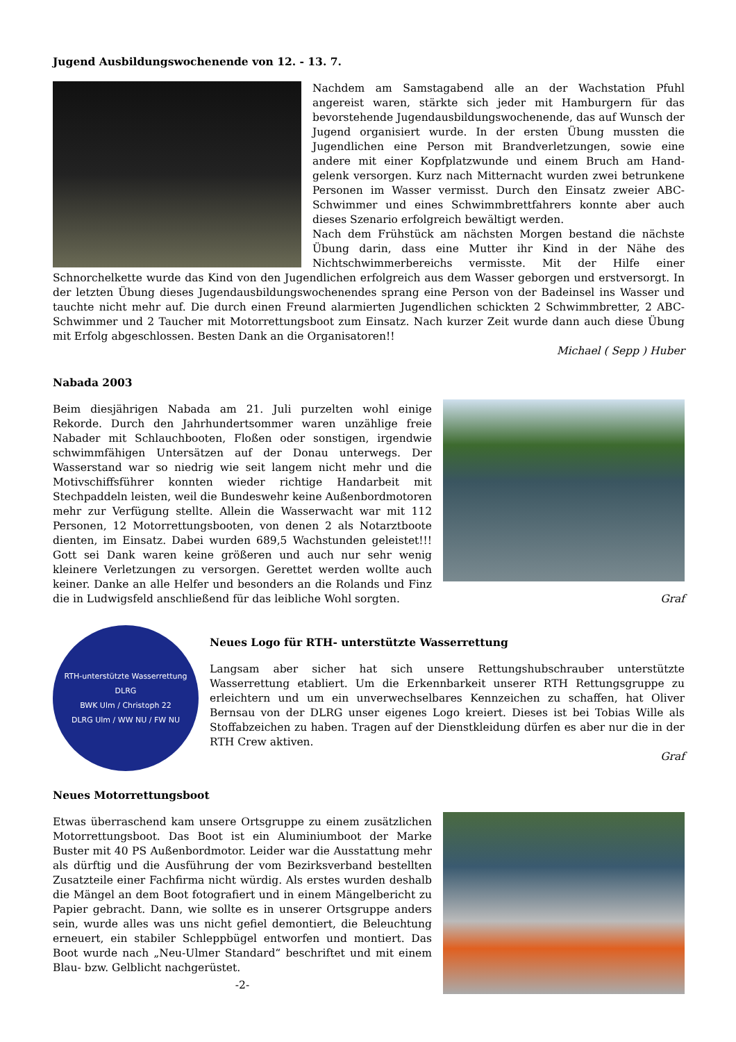Jugend Ausbildungswochenende von 12. - 13. 7.
Nachdem am Samstagabend alle an der Wachstation Pfuhl angereist waren, stärkte sich jeder mit Hamburgern für das bevorstehende Jugendausbildungswochenende, das auf Wunsch der Jugend organisiert wurde. In der ersten Übung mussten die Jugendlichen eine Person mit Brandverletzungen, sowie eine andere mit einer Kopfplatzwunde und einem Bruch am Hand-gelenk versorgen. Kurz nach Mitternacht wurden zwei betrunkene Personen im Wasser vermisst. Durch den Einsatz zweier ABC-Schwimmer und eines Schwimmbrettfahrers konnte aber auch dieses Szenario erfolgreich bewältigt werden.
Nach dem Frühstück am nächsten Morgen bestand die nächste Übung darin, dass eine Mutter ihr Kind in der Nähe des Nichtschwimmerbereichs vermisste. Mit der Hilfe einer Schnorchelkette wurde das Kind von den Jugendlichen erfolgreich aus dem Wasser geborgen und erstversorgt. In der letzten Übung dieses Jugendausbildungswochenendes sprang eine Person von der Badeinsel ins Wasser und tauchte nicht mehr auf. Die durch einen Freund alarmierten Jugendlichen schickten 2 Schwimmbretter, 2 ABC-Schwimmer und 2 Taucher mit Motorrettungsboot zum Einsatz. Nach kurzer Zeit wurde dann auch diese Übung mit Erfolg abgeschlossen. Besten Dank an die Organisatoren!!
Michael ( Sepp ) Huber
Nabada 2003
Beim diesjährigen Nabada am 21. Juli purzelten wohl einige Rekorde. Durch den Jahrhundertsommer waren unzählige freie Nabader mit Schlauchbooten, Floßen oder sonstigen, irgendwie schwimmfähigen Untersätzen auf der Donau unterwegs. Der Wasserstand war so niedrig wie seit langem nicht mehr und die Motivschiffsführer konnten wieder richtige Handarbeit mit Stechpaddeln leisten, weil die Bundeswehr keine Außenbordmotoren mehr zur Verfügung stellte. Allein die Wasserwacht war mit 112 Personen, 12 Motorrettungsbooten, von denen 2 als Notarztboote dienten, im Einsatz. Dabei wurden 689,5 Wachstunden geleistet!!! Gott sei Dank waren keine größeren und auch nur sehr wenig kleinere Verletzungen zu versorgen. Gerettet werden wollte auch keiner. Danke an alle Helfer und besonders an die Rolands und Finz die in Ludwigsfeld anschließend für das leibliche Wohl sorgten. Graf
RTH-unterstützte Wasserrettung
DLRG
BWK Ulm / Christoph 22
DLRG Ulm / WW NU / FW NU
Neues Logo für RTH- unterstützte Wasserrettung
Langsam aber sicher hat sich unsere Rettungshubschrauber unterstützte Wasserrettung etabliert. Um die Erkennbarkeit unserer RTH Rettungsgruppe zu erleichtern und um ein unverwechselbares Kennzeichen zu schaffen, hat Oliver Bernsau von der DLRG unser eigenes Logo kreiert. Dieses ist bei Tobias Wille als Stoffabzeichen zu haben. Tragen auf der Dienstkleidung dürfen es aber nur die in der RTH Crew aktiven.
Graf
Neues Motorrettungsboot
Etwas überraschend kam unsere Ortsgruppe zu einem zusätzlichen Motorrettungsboot. Das Boot ist ein Aluminiumboot der Marke Buster mit 40 PS Außenbordmotor. Leider war die Ausstattung mehr als dürftig und die Ausführung der vom Bezirksverband bestellten Zusatzteile einer Fachfirma nicht würdig. Als erstes wurden deshalb die Mängel an dem Boot fotografiert und in einem Mängelbericht zu Papier gebracht. Dann, wie sollte es in unserer Ortsgruppe anders sein, wurde alles was uns nicht gefiel demontiert, die Beleuchtung erneuert, ein stabiler Schleppbügel entworfen und montiert. Das Boot wurde nach „Neu-Ulmer Standard“ beschriftet und mit einem Blau- bzw. Gelblicht nachgerüstet.
-2-